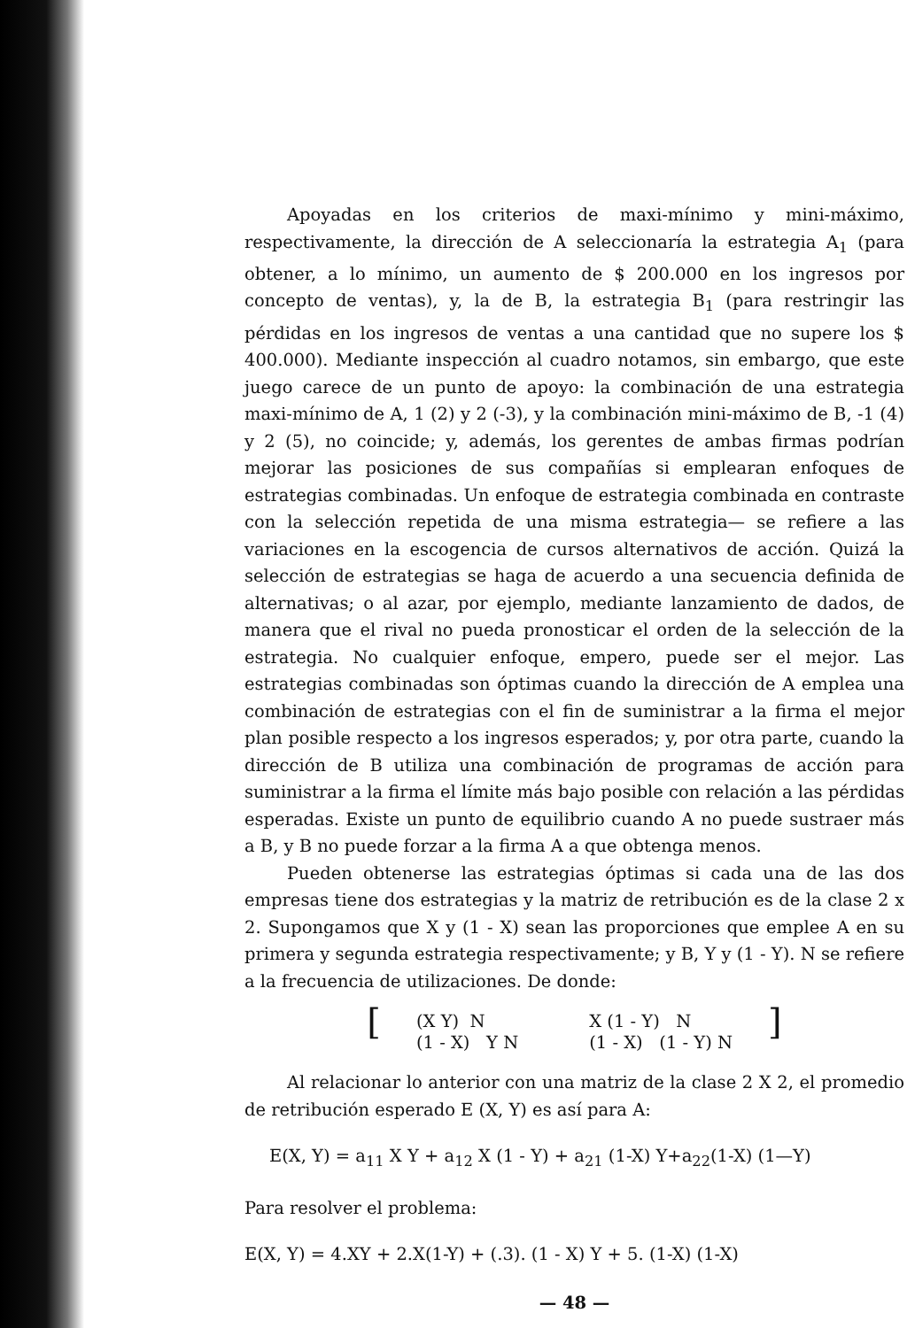Apoyadas en los criterios de maxi-mínimo y mini-máximo, respectivamente, la dirección de A seleccionaría la estrategia A<sub>1</sub> (para obtener, a lo mínimo, un aumento de $ 200.000 en los ingresos por concepto de ventas), y, la de B, la estrategia B<sub>1</sub> (para restringir las pérdidas en los ingresos de ventas a una cantidad que no supere los $ 400.000). Mediante inspección al cuadro notamos, sin embargo, que este juego carece de un punto de apoyo: la combinación de una estrategia maxi-mínimo de A, 1 (2) y 2 (-3), y la combinación mini-máximo de B, -1 (4) y 2 (5), no coincide; y, además, los gerentes de ambas firmas podrían mejorar las posiciones de sus compañías si emplearan enfoques de estrategias combinadas. Un enfoque de estrategia combinada en contraste con la selección repetida de una misma estrategia— se refiere a las variaciones en la escogencia de cursos alternativos de acción. Quizá la selección de estrategias se haga de acuerdo a una secuencia definida de alternativas; o al azar, por ejemplo, mediante lanzamiento de dados, de manera que el rival no pueda pronosticar el orden de la selección de la estrategia. No cualquier enfoque, empero, puede ser el mejor. Las estrategias combinadas son óptimas cuando la dirección de A emplea una combinación de estrategias con el fin de suministrar a la firma el mejor plan posible respecto a los ingresos esperados; y, por otra parte, cuando la dirección de B utiliza una combinación de programas de acción para suministrar a la firma el límite más bajo posible con relación a las pérdidas esperadas. Existe un punto de equilibrio cuando A no puede sustraer más a B, y B no puede forzar a la firma A a que obtenga menos.
Pueden obtenerse las estrategias óptimas si cada una de las dos empresas tiene dos estrategias y la matriz de retribución es de la clase 2 x 2. Supongamos que X y (1 - X) sean las proporciones que emplee A en su primera y segunda estrategia respectivamente; y B, Y y (1 - Y). N se refiere a la frecuencia de utilizaciones. De donde:
[
(X Y) N (1 - X) Y N
X (1 - Y) N (1 - X) (1 - Y) N
]
Al relacionar lo anterior con una matriz de la clase 2 X 2, el promedio de retribución esperado E (X, Y) es así para A:
E(X, Y) = a<sub>11</sub> X Y + a<sub>12</sub> X (1 - Y) + a<sub>21</sub> (1-X) Y+a<sub>22</sub>(1-X) (1—Y)
Para resolver el problema:
E(X, Y) = 4.XY + 2.X(1-Y) + (.3). (1 - X) Y + 5. (1-X) (1-X)
— 48 —